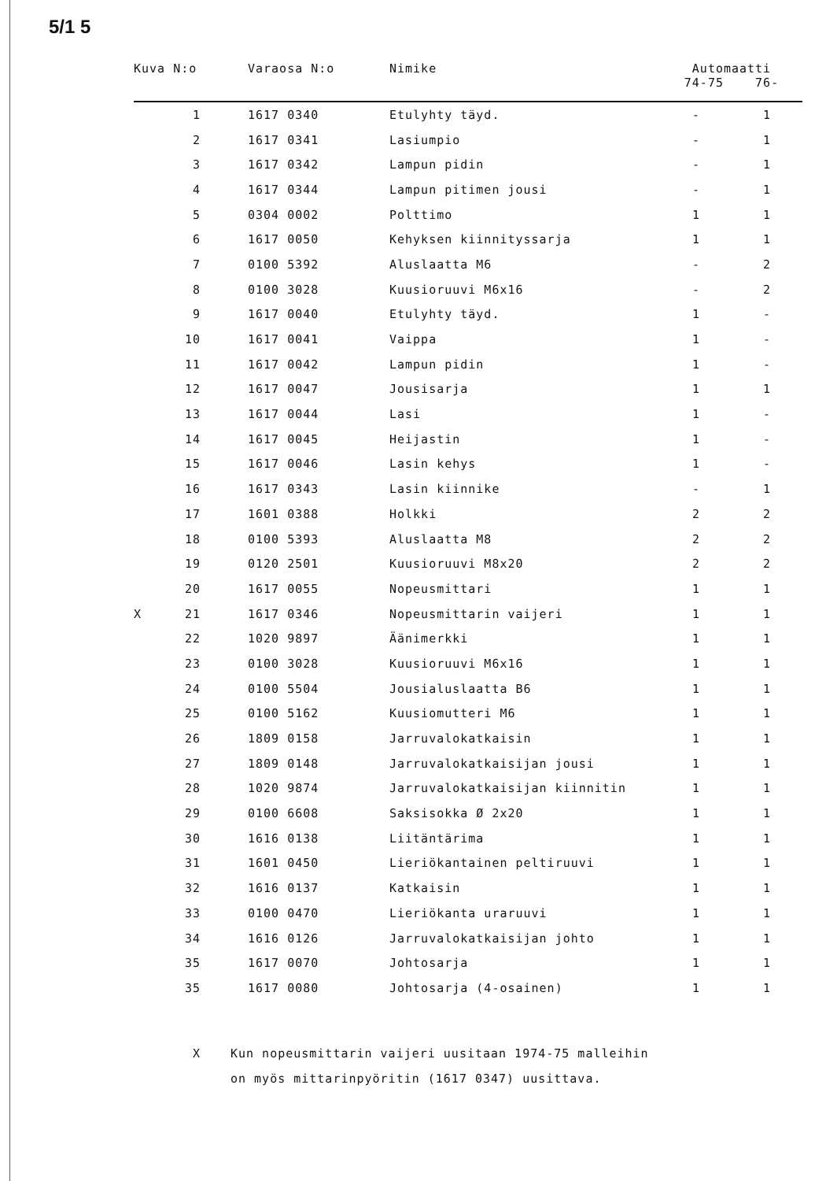5/1 5
| Kuva N:o | | Varaosa N:o | Nimike | Automaatti 74-75 76- | |
| --- | --- | --- | --- | --- | --- |
| | 1 | 1617 0340 | Etulyhty täyd. | - | 1 |
| | 2 | 1617 0341 | Lasiumpio | - | 1 |
| | 3 | 1617 0342 | Lampun pidin | - | 1 |
| | 4 | 1617 0344 | Lampun pitimen jousi | - | 1 |
| | 5 | 0304 0002 | Polttimo | 1 | 1 |
| | 6 | 1617 0050 | Kehyksen kiinnityssarja | 1 | 1 |
| | 7 | 0100 5392 | Aluslaatta M6 | - | 2 |
| | 8 | 0100 3028 | Kuusioruuvi M6x16 | - | 2 |
| | 9 | 1617 0040 | Etulyhty täyd. | 1 | - |
| | 10 | 1617 0041 | Vaippa | 1 | - |
| | 11 | 1617 0042 | Lampun pidin | 1 | - |
| | 12 | 1617 0047 | Jousisarja | 1 | 1 |
| | 13 | 1617 0044 | Lasi | 1 | - |
| | 14 | 1617 0045 | Heijastin | 1 | - |
| | 15 | 1617 0046 | Lasin kehys | 1 | - |
| | 16 | 1617 0343 | Lasin kiinnike | - | 1 |
| | 17 | 1601 0388 | Holkki | 2 | 2 |
| | 18 | 0100 5393 | Aluslaatta M8 | 2 | 2 |
| | 19 | 0120 2501 | Kuusioruuvi M8x20 | 2 | 2 |
| | 20 | 1617 0055 | Nopeusmittari | 1 | 1 |
| X | 21 | 1617 0346 | Nopeusmittarin vaijeri | 1 | 1 |
| | 22 | 1020 9897 | Äänimerkki | 1 | 1 |
| | 23 | 0100 3028 | Kuusioruuvi M6x16 | 1 | 1 |
| | 24 | 0100 5504 | Jousialuslaatta B6 | 1 | 1 |
| | 25 | 0100 5162 | Kuusiomutteri M6 | 1 | 1 |
| | 26 | 1809 0158 | Jarruvalokatkaisin | 1 | 1 |
| | 27 | 1809 0148 | Jarruvalokatkaisijan jousi | 1 | 1 |
| | 28 | 1020 9874 | Jarruvalokatkaisijan kiinnitin | 1 | 1 |
| | 29 | 0100 6608 | Saksisokka Ø 2x20 | 1 | 1 |
| | 30 | 1616 0138 | Liitäntärima | 1 | 1 |
| | 31 | 1601 0450 | Lieriökantainen peltiruuvi | 1 | 1 |
| | 32 | 1616 0137 | Katkaisin | 1 | 1 |
| | 33 | 0100 0470 | Lieriökanta uraruuvi | 1 | 1 |
| | 34 | 1616 0126 | Jarruvalokatkaisijan johto | 1 | 1 |
| | 35 | 1617 0070 | Johtosarja | 1 | 1 |
| | 35 | 1617 0080 | Johtosarja (4-osainen) | 1 | 1 |
X Kun nopeusmittarin vaijeri uusitaan 1974-75 malleihin
on myös mittarinpyöritin (1617 0347) uusittava.